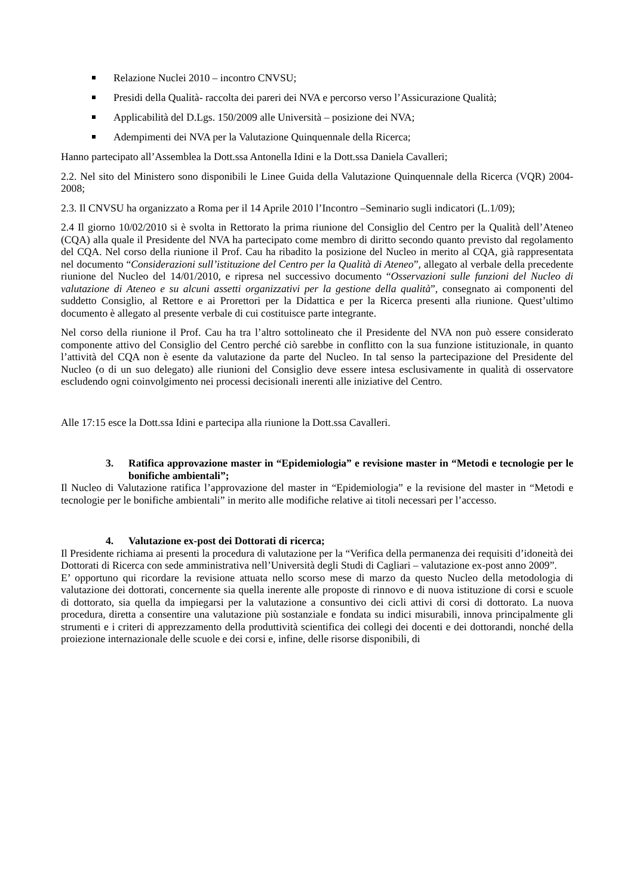Relazione Nuclei 2010 – incontro CNVSU;
Presidi della Qualità- raccolta dei pareri dei NVA e percorso verso l’Assicurazione Qualità;
Applicabilità del D.Lgs. 150/2009 alle Università – posizione dei NVA;
Adempimenti dei NVA per la Valutazione Quinquennale della Ricerca;
Hanno partecipato all’Assemblea la Dott.ssa Antonella Idini e la Dott.ssa Daniela Cavalleri;
2.2. Nel sito del Ministero sono disponibili le Linee Guida della Valutazione Quinquennale della Ricerca (VQR) 2004- 2008;
2.3. Il CNVSU ha organizzato a Roma per il 14 Aprile 2010 l’Incontro –Seminario sugli indicatori (L.1/09);
2.4 Il giorno 10/02/2010 si è svolta in Rettorato la prima riunione del Consiglio del Centro per la Qualità dell’Ateneo (CQA) alla quale il Presidente del NVA ha partecipato come membro di diritto secondo quanto previsto dal regolamento del CQA. Nel corso della riunione il Prof. Cau ha ribadito la posizione del Nucleo in merito al CQA, già rappresentata nel documento “Considerazioni sull’istituzione del Centro per la Qualità di Ateneo”, allegato al verbale della precedente riunione del Nucleo del 14/01/2010, e ripresa nel successivo documento “Osservazioni sulle funzioni del Nucleo di valutazione di Ateneo e su alcuni assetti organizzativi per la gestione della qualità”, consegnato ai componenti del suddetto Consiglio, al Rettore e ai Prorettori per la Didattica e per la Ricerca presenti alla riunione. Quest’ultimo documento è allegato al presente verbale di cui costituisce parte integrante.
Nel corso della riunione il Prof. Cau ha tra l’altro sottolineato che il Presidente del NVA non può essere considerato componente attivo del Consiglio del Centro perché ciò sarebbe in conflitto con la sua funzione istituzionale, in quanto l’attività del CQA non è esente da valutazione da parte del Nucleo. In tal senso la partecipazione del Presidente del Nucleo (o di un suo delegato) alle riunioni del Consiglio deve essere intesa esclusivamente in qualità di osservatore escludendo ogni coinvolgimento nei processi decisionali inerenti alle iniziative del Centro.
Alle 17:15 esce la Dott.ssa Idini e partecipa alla riunione la Dott.ssa Cavalleri.
3. Ratifica approvazione master in “Epidemiologia” e revisione master in “Metodi e tecnologie per le bonifiche ambientali”;
Il Nucleo di Valutazione ratifica l’approvazione del master in “Epidemiologia” e la revisione del master in “Metodi e tecnologie per le bonifiche ambientali” in merito alle modifiche relative ai titoli necessari per l’accesso.
4. Valutazione ex-post dei Dottorati di ricerca;
Il Presidente richiama ai presenti la procedura di valutazione per la “Verifica della permanenza dei requisiti d’idoneità dei Dottorati di Ricerca con sede amministrativa nell’Università degli Studi di Cagliari – valutazione ex-post anno 2009”.
E’ opportuno qui ricordare la revisione attuata nello scorso mese di marzo da questo Nucleo della metodologia di valutazione dei dottorati, concernente sia quella inerente alle proposte di rinnovo e di nuova istituzione di corsi e scuole di dottorato, sia quella da impiegarsi per la valutazione a consuntivo dei cicli attivi di corsi di dottorato. La nuova procedura, diretta a consentire una valutazione più sostanziale e fondata su indici misurabili, innova principalmente gli strumenti e i criteri di apprezzamento della produttività scientifica dei collegi dei docenti e dei dottorandi, nonché della proiezione internazionale delle scuole e dei corsi e, infine, delle risorse disponibili, di